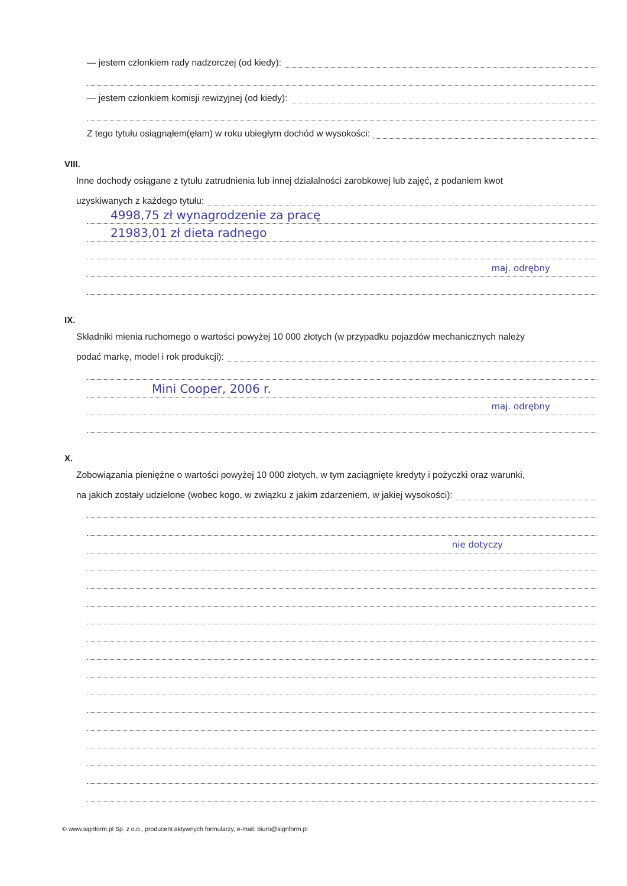— jestem członkiem rady nadzorczej (od kiedy):
— jestem członkiem komisji rewizyjnej (od kiedy):
Z tego tytułu osiągnąłem(ęłam) w roku ubiegłym dochód w wysokości:
VIII.
Inne dochody osiągane z tytułu zatrudnienia lub innej działalności zarobkowej lub zajęć, z podaniem kwot
uzyskiwanych z każdego tytułu:
4998,75 zł wynagrodzenie za pracę
21983,01 zł dieta radnego
maj. odrębny
IX.
Składniki mienia ruchomego o wartości powyżej 10 000 złotych (w przypadku pojazdów mechanicznych należy
podać markę, model i rok produkcji):
Mini Cooper, 2006 r.
maj. odrębny
X.
Zobowiązania pieniężne o wartości powyżej 10 000 złotych, w tym zaciągnięte kredyty i pożyczki oraz warunki,
na jakich zostały udzielone (wobec kogo, w związku z jakim zdarzeniem, w jakiej wysokości):
nie dotyczy
© www.signform.pl Sp. z o.o., producent aktywnych formularzy, e-mail: biuro@signform.pl